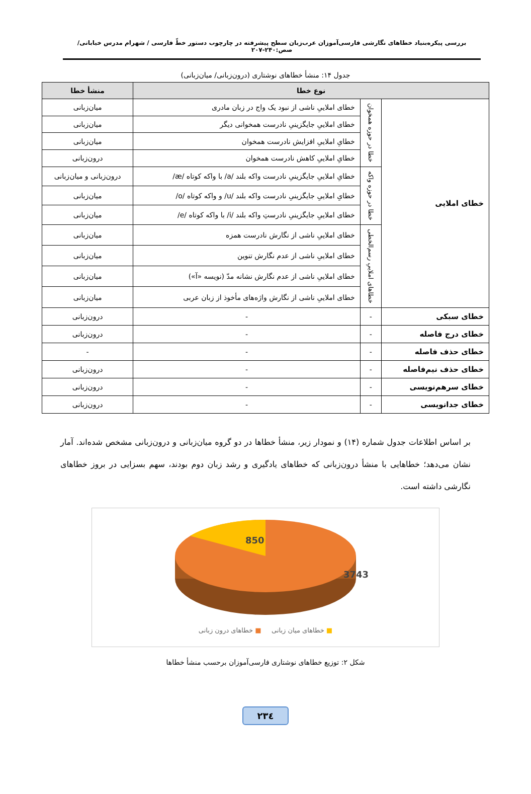بررسی پیکره‌بنیاد خطاهای نگارشی فارسی‌آموزان عرب‌زبان سطح پیشرفته در چارچوب دستور خطّ فارسی / شهرام مدرس خیابانی/ صص:۲۴۰-۲۰۷
جدول ۱۴: منشأ خطاهای نوشتاری (درون‌زبانی/ میان‌زبانی)
| نوع خطا | | | منشأ خطا |
| --- | --- | --- | --- |
| خطای املایی | خطا در حوزه همخوان | خطای املاییِ ناشی از نبود یک واج در زبان مادری | میان‌زبانی |
| | | خطای املاییِ جایگزینیِ نادرست همخوانی دیگر | میان‌زبانی |
| | | خطایِ املاییِ افزایش نادرست همخوان | میان‌زبانی |
| | | خطایِ املاییِ کاهش نادرست همخوان | درون‌زبانی |
| | خطا در حوزه واکه | خطایِ املاییِ جایگزینیِ نادرست واکه بلند /a/ با واکه کوتاه /æ/ | درون‌زبانی و میان‌زبانی |
| | | خطایِ املاییِ جایگزینیِ نادرست واکه بلند /u/ و واکه کوتاه /o/ | میان‌زبانی |
| | | خطای املاییِ جایگزینیِ نادرستِ واکه بلند /i/ با واکه کوتاه /e/ | میان‌زبانی |
| | خطاهای املاییِ رسم‌الخطی | خطای املاییِ ناشی از نگارش نادرست همزه | میان‌زبانی |
| | | خطای املاییِ ناشی از عدم نگارش تنوین | میان‌زبانی |
| | | خطای املاییِ ناشی از عدم نگارش نشانه مدّ (نویسه «آ») | میان‌زبانی |
| | | خطای املاییِ ناشی از نگارش واژه‌های مأخوذ از زبان عربی | میان‌زبانی |
| خطای سبکی | - | - | درون‌زبانی |
| خطای درج فاصله | - | - | درون‌زبانی |
| خطای حذف فاصله | - | - | - |
| خطای حذف نیم‌فاصله | - | - | درون‌زبانی |
| خطای سرهم‌نویسی | - | - | درون‌زبانی |
| خطای جدانویسی | - | - | درون‌زبانی |
بر اساس اطلاعات جدول شماره (۱۴) و نمودار زیر، منشأ خطاها در دو گروه میان‌زبانی و درون‌زبانی مشخص شده‌اند. آمار نشان می‌دهد؛ خطاهایی با منشأ درون‌زبانی که خطاهای یادگیری و رشد زبان دوم بودند، سهم بسزایی در بروز خطاهای نگارشی داشته است.
850
3743
■ خطاهای میان زبانی ■ خطاهای درون زبانی
شکل ۲: توزیع خطاهای نوشتاری فارسی‌آموزان برحسب منشأ خطاها
۲۳٤